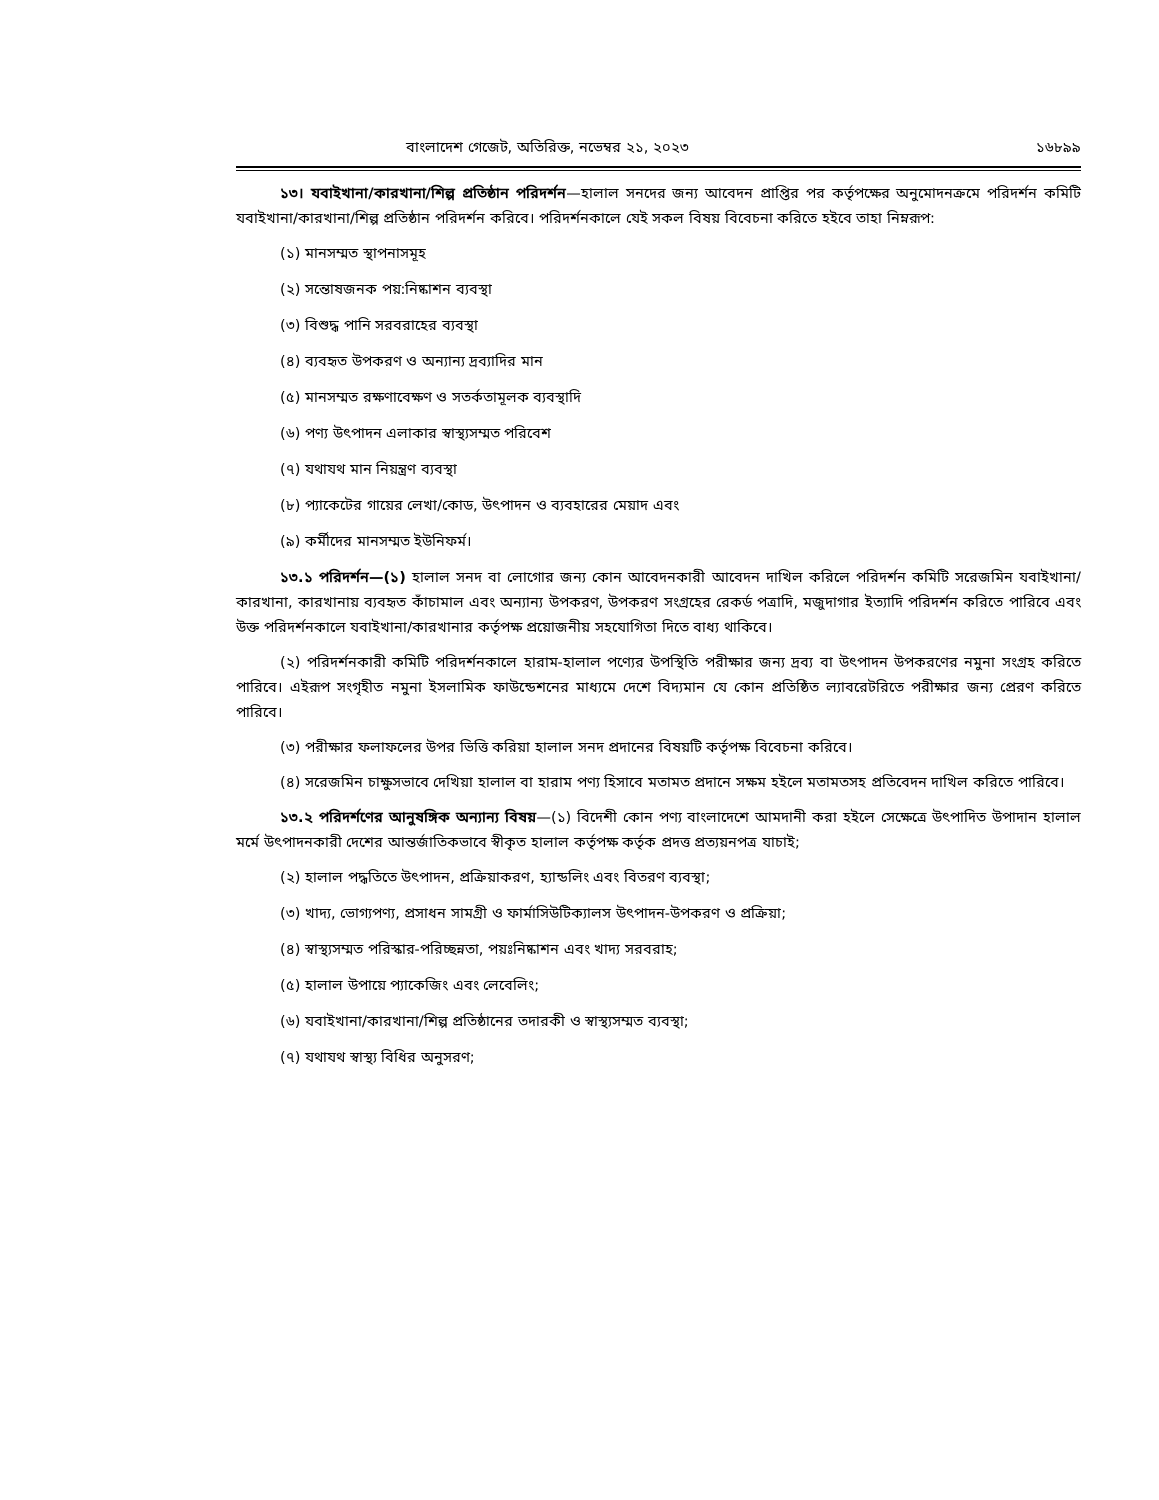বাংলাদেশ গেজেট, অতিরিক্ত, নভেম্বর ২১, ২০২৩ ১৬৮৯৯
১৩। যবাইখানা/কারখানা/শিল্প প্রতিষ্ঠান পরিদর্শন—হালাল সনদের জন্য আবেদন প্রাপ্তির পর কর্তৃপক্ষের অনুমোদনক্রমে পরিদর্শন কমিটি যবাইখানা/কারখানা/শিল্প প্রতিষ্ঠান পরিদর্শন করিবে। পরিদর্শনকালে যেই সকল বিষয় বিবেচনা করিতে হইবে তাহা নিম্নরূপ:
(১) মানসম্মত স্থাপনাসমূহ
(২) সন্তোষজনক পয়:নিষ্কাশন ব্যবস্থা
(৩) বিশুদ্ধ পানি সরবরাহের ব্যবস্থা
(৪) ব্যবহৃত উপকরণ ও অন্যান্য দ্রব্যাদির মান
(৫) মানসম্মত রক্ষণাবেক্ষণ ও সতর্কতামূলক ব্যবস্থাদি
(৬) পণ্য উৎপাদন এলাকার স্বাস্থ্যসম্মত পরিবেশ
(৭) যথাযথ মান নিয়ন্ত্রণ ব্যবস্থা
(৮) প্যাকেটের গায়ের লেখা/কোড, উৎপাদন ও ব্যবহারের মেয়াদ এবং
(৯) কর্মীদের মানসম্মত ইউনিফর্ম।
১৩.১ পরিদর্শন—(১) হালাল সনদ বা লোগোর জন্য কোন আবেদনকারী আবেদন দাখিল করিলে পরিদর্শন কমিটি সরেজমিন যবাইখানা/কারখানা, কারখানায় ব্যবহৃত কাঁচামাল এবং অন্যান্য উপকরণ, উপকরণ সংগ্রহের রেকর্ড পত্রাদি, মজুদাগার ইত্যাদি পরিদর্শন করিতে পারিবে এবং উক্ত পরিদর্শনকালে যবাইখানা/কারখানার কর্তৃপক্ষ প্রয়োজনীয় সহযোগিতা দিতে বাধ্য থাকিবে।
(২) পরিদর্শনকারী কমিটি পরিদর্শনকালে হারাম-হালাল পণ্যের উপস্থিতি পরীক্ষার জন্য দ্রব্য বা উৎপাদন উপকরণের নমুনা সংগ্রহ করিতে পারিবে। এইরূপ সংগৃহীত নমুনা ইসলামিক ফাউন্ডেশনের মাধ্যমে দেশে বিদ্যমান যে কোন প্রতিষ্ঠিত ল্যাবরেটরিতে পরীক্ষার জন্য প্রেরণ করিতে পারিবে।
(৩) পরীক্ষার ফলাফলের উপর ভিত্তি করিয়া হালাল সনদ প্রদানের বিষয়টি কর্তৃপক্ষ বিবেচনা করিবে।
(৪) সরেজমিন চাক্ষুসভাবে দেখিয়া হালাল বা হারাম পণ্য হিসাবে মতামত প্রদানে সক্ষম হইলে মতামতসহ প্রতিবেদন দাখিল করিতে পারিবে।
১৩.২ পরিদর্শণের আনুষঙ্গিক অন্যান্য বিষয়—(১) বিদেশী কোন পণ্য বাংলাদেশে আমদানী করা হইলে সেক্ষেত্রে উৎপাদিত উপাদান হালাল মর্মে উৎপাদনকারী দেশের আন্তর্জাতিকভাবে স্বীকৃত হালাল কর্তৃপক্ষ কর্তৃক প্রদত্ত প্রত্যয়নপত্র যাচাই;
(২) হালাল পদ্ধতিতে উৎপাদন, প্রক্রিয়াকরণ, হ্যান্ডলিং এবং বিতরণ ব্যবস্থা;
(৩) খাদ্য, ভোগ্যপণ্য, প্রসাধন সামগ্রী ও ফার্মাসিউটিক্যালস উৎপাদন-উপকরণ ও প্রক্রিয়া;
(৪) স্বাস্থ্যসম্মত পরিস্কার-পরিচ্ছন্নতা, পয়ঃনিষ্কাশন এবং খাদ্য সরবরাহ;
(৫) হালাল উপায়ে প্যাকেজিং এবং লেবেলিং;
(৬) যবাইখানা/কারখানা/শিল্প প্রতিষ্ঠানের তদারকী ও স্বাস্থ্যসম্মত ব্যবস্থা;
(৭) যথাযথ স্বাস্থ্য বিধির অনুসরণ;